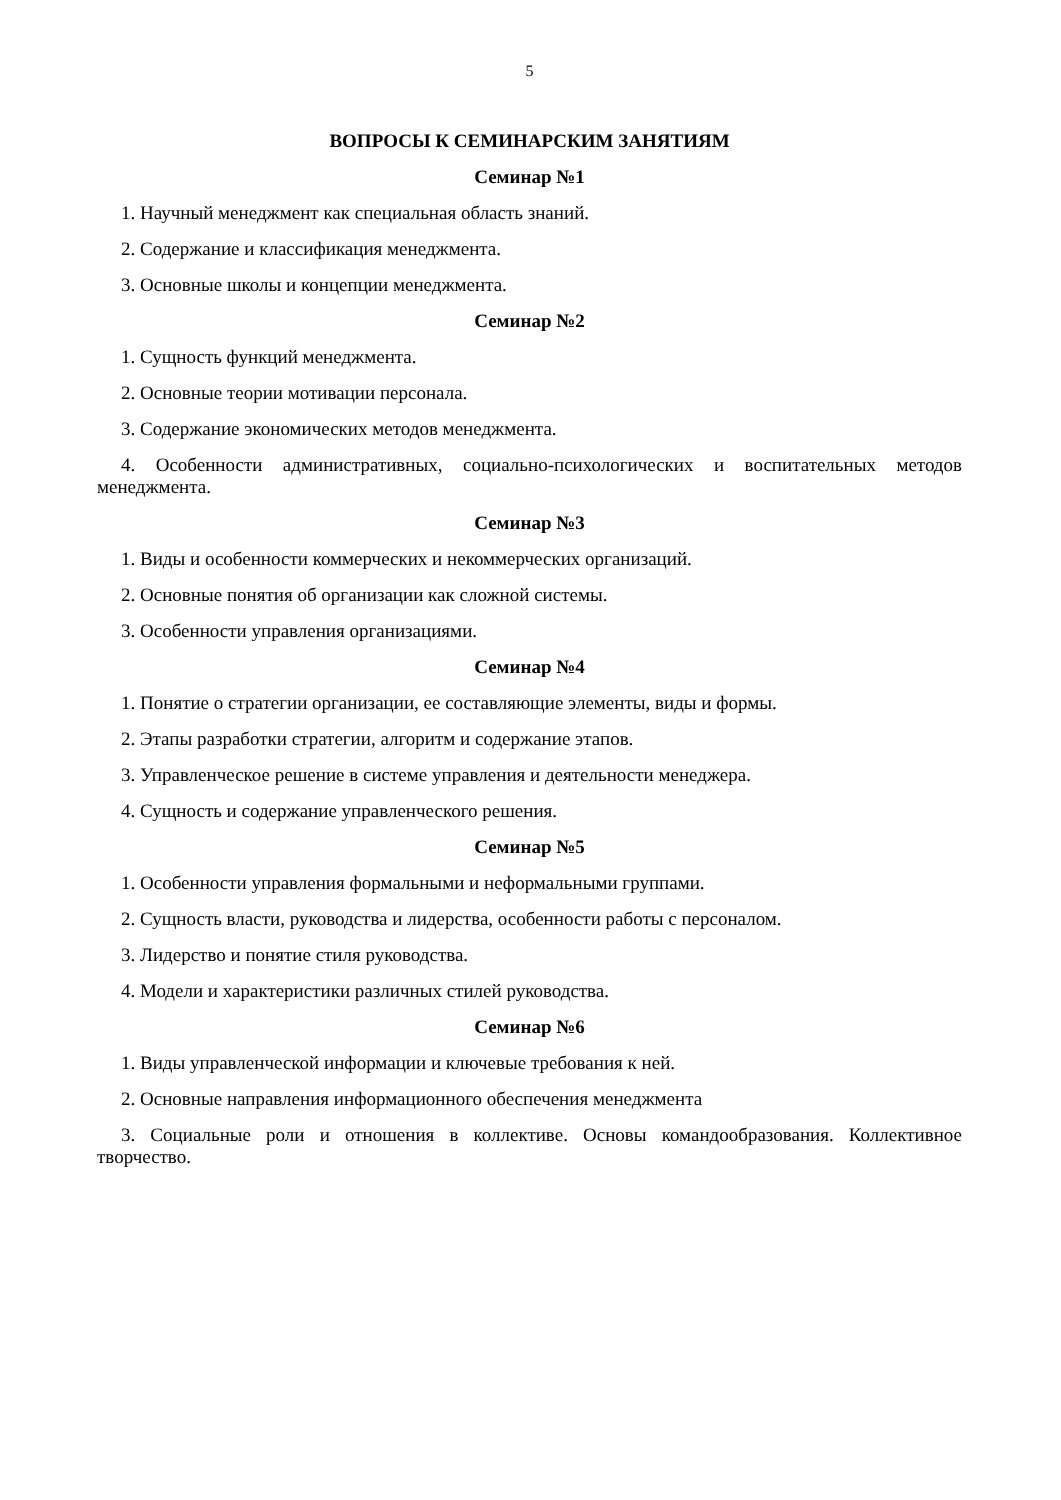5
ВОПРОСЫ К СЕМИНАРСКИМ ЗАНЯТИЯМ
Семинар №1
1. Научный менеджмент как специальная область знаний.
2. Содержание и классификация менеджмента.
3. Основные школы и концепции менеджмента.
Семинар №2
1. Сущность функций менеджмента.
2. Основные теории мотивации персонала.
3. Содержание экономических методов менеджмента.
4. Особенности административных, социально-психологических и воспитательных методов менеджмента.
Семинар №3
1. Виды и особенности коммерческих и некоммерческих организаций.
2. Основные понятия об организации как сложной системы.
3. Особенности управления организациями.
Семинар №4
1. Понятие о стратегии организации, ее составляющие элементы, виды и формы.
2. Этапы разработки стратегии, алгоритм и содержание этапов.
3. Управленческое решение в системе управления и деятельности менеджера.
4. Сущность и содержание управленческого решения.
Семинар №5
1. Особенности управления формальными и неформальными группами.
2. Сущность власти, руководства и лидерства, особенности работы с персоналом.
3. Лидерство и понятие стиля руководства.
4. Модели и характеристики различных стилей руководства.
Семинар №6
1. Виды управленческой информации и ключевые требования к ней.
2. Основные направления информационного обеспечения менеджмента
3. Социальные роли и отношения в коллективе. Основы командообразования. Коллективное творчество.